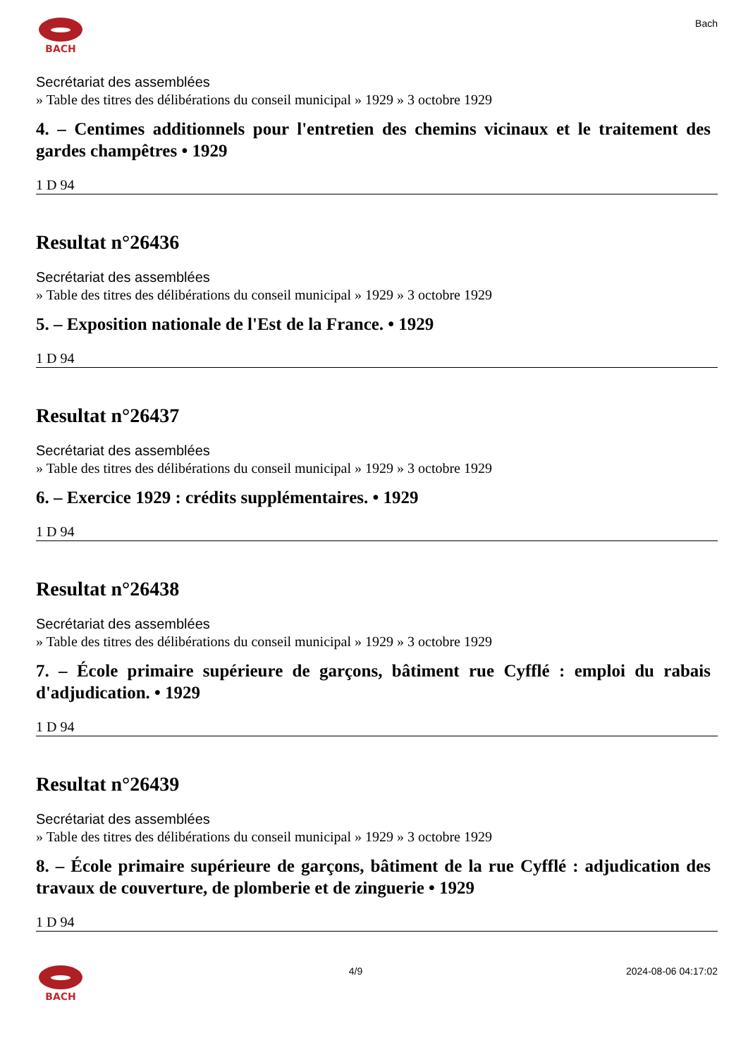BACH Bach
Secrétariat des assemblées
» Table des titres des délibérations du conseil municipal » 1929 » 3 octobre 1929
4. – Centimes additionnels pour l'entretien des chemins vicinaux et le traitement des gardes champêtres • 1929
1 D 94
Resultat n°26436
Secrétariat des assemblées
» Table des titres des délibérations du conseil municipal » 1929 » 3 octobre 1929
5. – Exposition nationale de l'Est de la France. • 1929
1 D 94
Resultat n°26437
Secrétariat des assemblées
» Table des titres des délibérations du conseil municipal » 1929 » 3 octobre 1929
6. – Exercice 1929 : crédits supplémentaires. • 1929
1 D 94
Resultat n°26438
Secrétariat des assemblées
» Table des titres des délibérations du conseil municipal » 1929 » 3 octobre 1929
7. – École primaire supérieure de garçons, bâtiment rue Cyfflé : emploi du rabais d'adjudication. • 1929
1 D 94
Resultat n°26439
Secrétariat des assemblées
» Table des titres des délibérations du conseil municipal » 1929 » 3 octobre 1929
8. – École primaire supérieure de garçons, bâtiment de la rue Cyfflé : adjudication des travaux de couverture, de plomberie et de zinguerie • 1929
1 D 94
BACH 4/9 2024-08-06 04:17:02